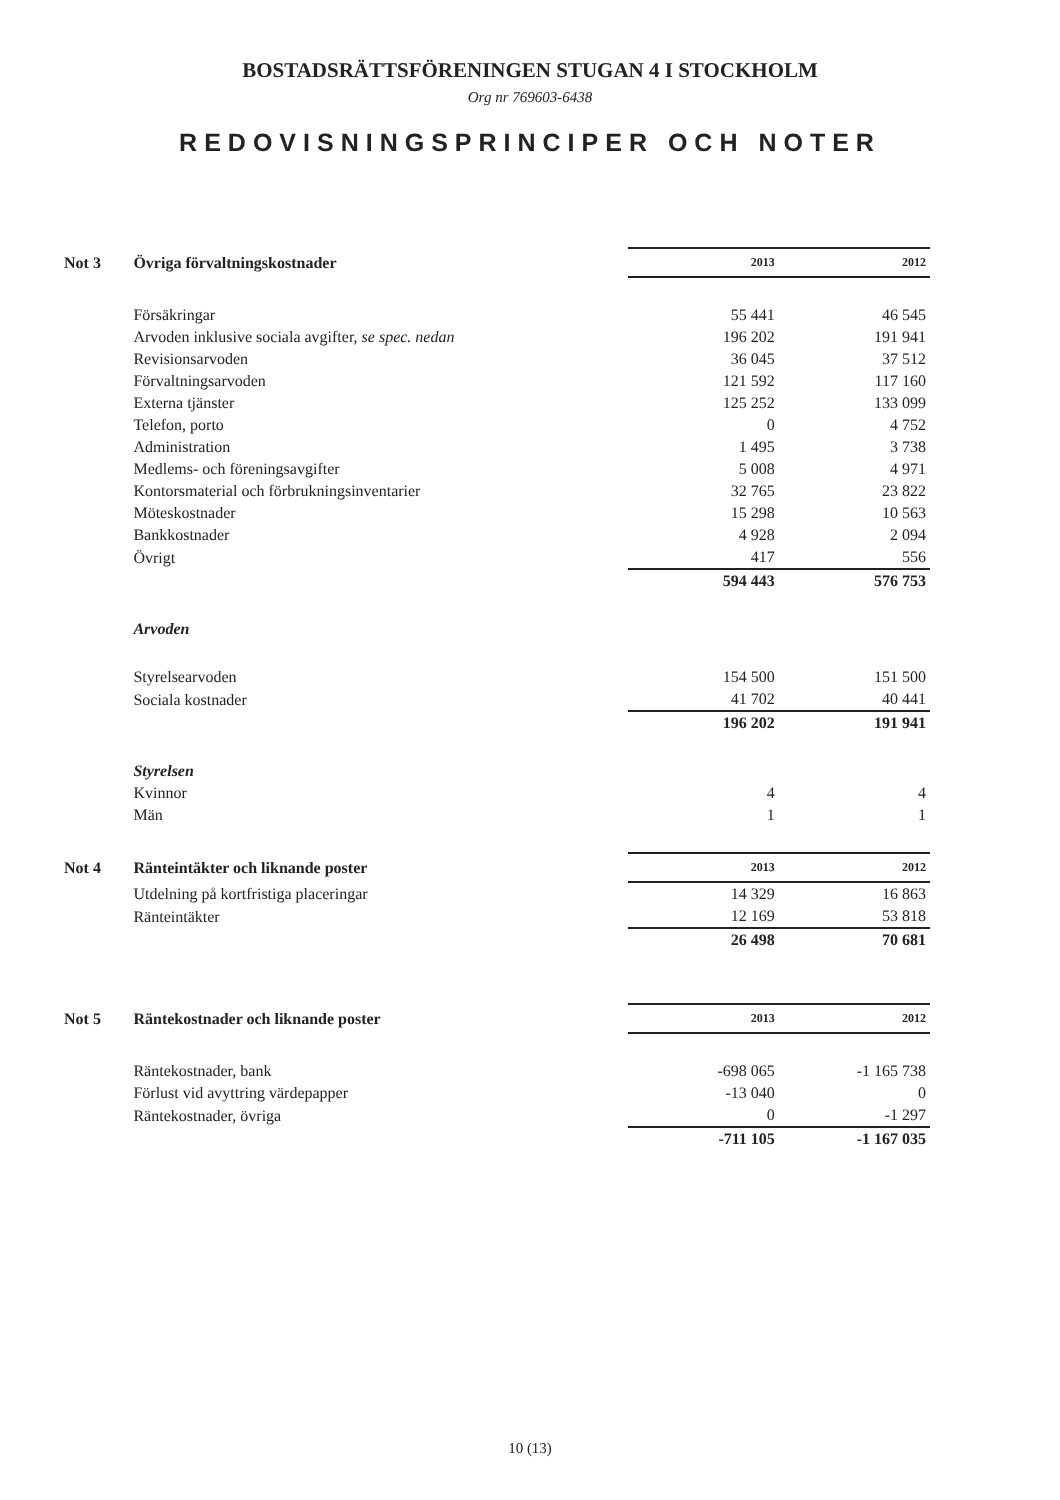BOSTADSRÄTTSFÖRENINGEN STUGAN 4 I STOCKHOLM
Org nr 769603-6438
REDOVISNINGSPRINCIPER OCH NOTER
| Not 3 | Övriga förvaltningskostnader | 2013 | 2012 |
| | Försäkringar | 55 441 | 46 545 |
| | Arvoden inklusive sociala avgifter, se spec. nedan | 196 202 | 191 941 |
| | Revisionsarvoden | 36 045 | 37 512 |
| | Förvaltningsarvoden | 121 592 | 117 160 |
| | Externa tjänster | 125 252 | 133 099 |
| | Telefon, porto | 0 | 4 752 |
| | Administration | 1 495 | 3 738 |
| | Medlems- och föreningsavgifter | 5 008 | 4 971 |
| | Kontorsmaterial och förbrukningsinventarier | 32 765 | 23 822 |
| | Möteskostnader | 15 298 | 10 563 |
| | Bankkostnader | 4 928 | 2 094 |
| | Övrigt | 417 | 556 |
| | | 594 443 | 576 753 |
| | Arvoden | | |
| | Styrelsearvoden | 154 500 | 151 500 |
| | Sociala kostnader | 41 702 | 40 441 |
| | | 196 202 | 191 941 |
| | Styrelsen | | |
| | Kvinnor | 4 | 4 |
| | Män | 1 | 1 |
| Not 4 | Ränteintäkter och liknande poster | 2013 | 2012 |
| | Utdelning på kortfristiga placeringar | 14 329 | 16 863 |
| | Ränteintäkter | 12 169 | 53 818 |
| | | 26 498 | 70 681 |
| Not 5 | Räntekostnader och liknande poster | 2013 | 2012 |
| | Räntekostnader, bank | -698 065 | -1 165 738 |
| | Förlust vid avyttring värdepapper | -13 040 | 0 |
| | Räntekostnader, övriga | 0 | -1 297 |
| | | -711 105 | -1 167 035 |
10 (13)